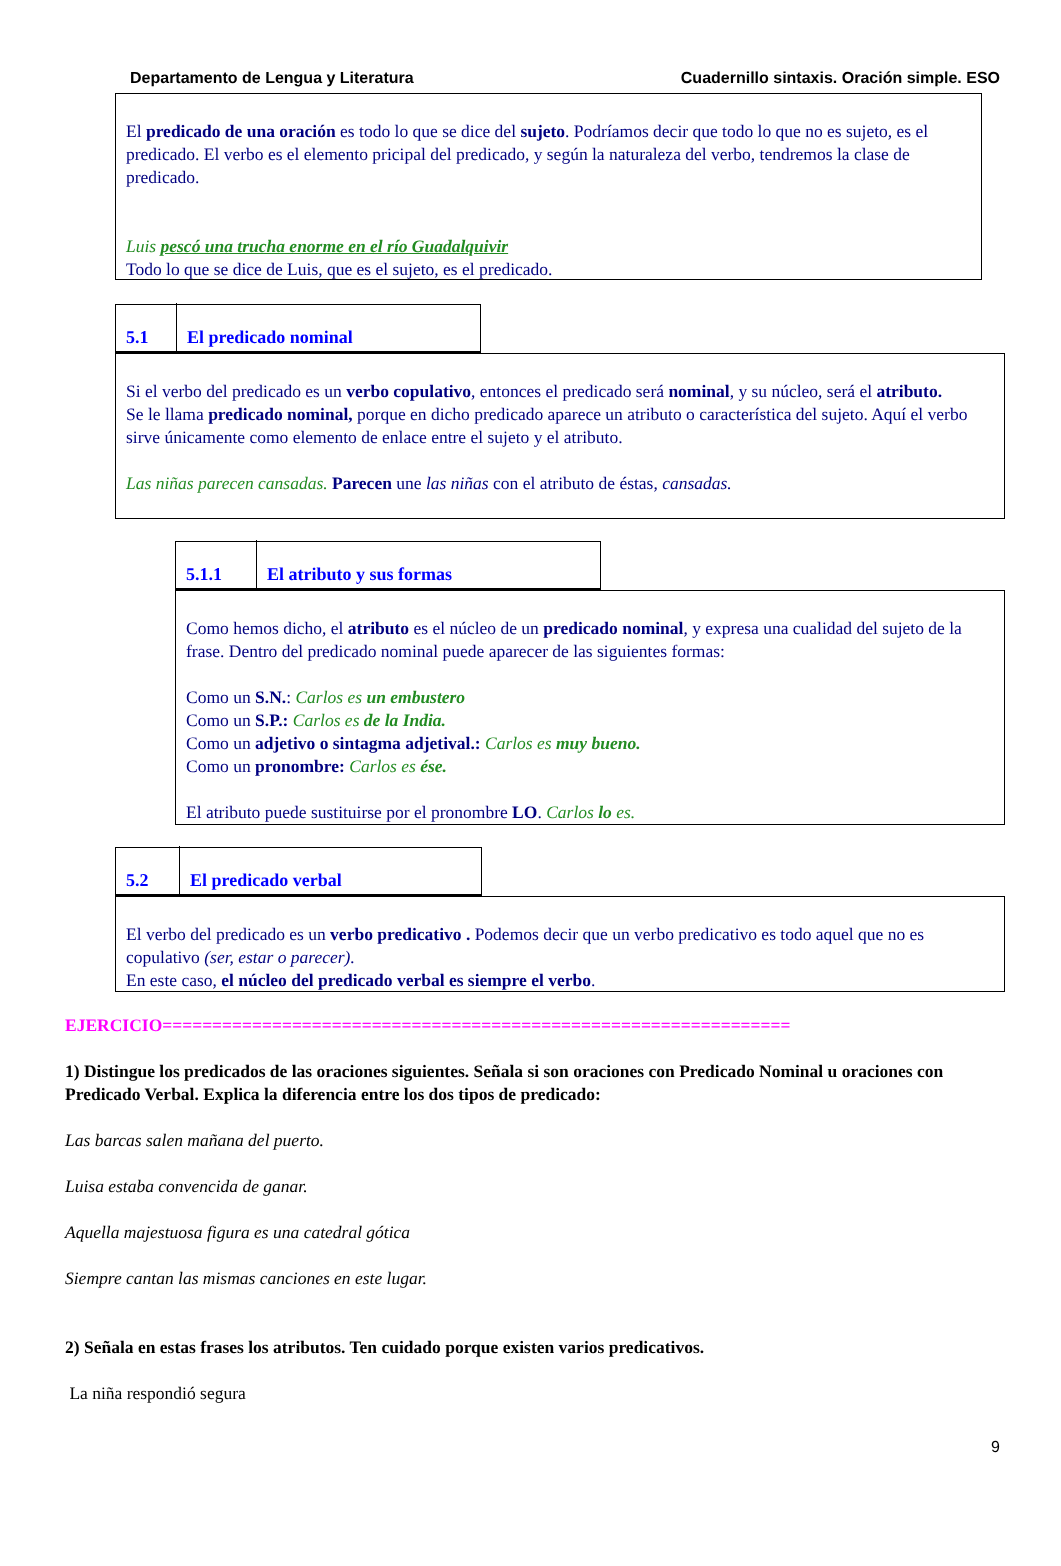Departamento de Lengua y Literatura Cuadernillo sintaxis. Oración simple. ESO
El predicado de una oración es todo lo que se dice del sujeto. Podríamos decir que todo lo que no es sujeto, es el predicado. El verbo es el elemento pricipal del predicado, y según la naturaleza del verbo, tendremos la clase de predicado.
Luis pescó una trucha enorme en el río Guadalquivir
Todo lo que se dice de Luis, que es el sujeto, es el predicado.
5.1 El predicado nominal
Si el verbo del predicado es un verbo copulativo, entonces el predicado será nominal, y su núcleo, será el atributo.
Se le llama predicado nominal, porque en dicho predicado aparece un atributo o característica del sujeto. Aquí el verbo sirve únicamente como elemento de enlace entre el sujeto y el atributo.
Las niñas parecen cansadas. Parecen une las niñas con el atributo de éstas, cansadas.
5.1.1 El atributo y sus formas
Como hemos dicho, el atributo es el núcleo de un predicado nominal, y expresa una cualidad del sujeto de la frase. Dentro del predicado nominal puede aparecer de las siguientes formas:
Como un S.N.: Carlos es un embustero
Como un S.P.: Carlos es de la India.
Como un adjetivo o sintagma adjetival.: Carlos es muy bueno.
Como un pronombre: Carlos es ése.
El atributo puede sustituirse por el pronombre LO. Carlos lo es.
5.2 El predicado verbal
El verbo del predicado es un verbo predicativo . Podemos decir que un verbo predicativo es todo aquel que no es copulativo (ser, estar o parecer).
En este caso, el núcleo del predicado verbal es siempre el verbo.
EJERCICIO===============================================================
1) Distingue los predicados de las oraciones siguientes. Señala si son oraciones con Predicado Nominal u oraciones con Predicado Verbal. Explica la diferencia entre los dos tipos de predicado:
Las barcas salen mañana del puerto.
Luisa estaba convencida de ganar.
Aquella majestuosa figura es una catedral gótica
Siempre cantan las mismas canciones en este lugar.
2) Señala en estas frases los atributos. Ten cuidado porque existen varios predicativos.
La niña respondió segura
9